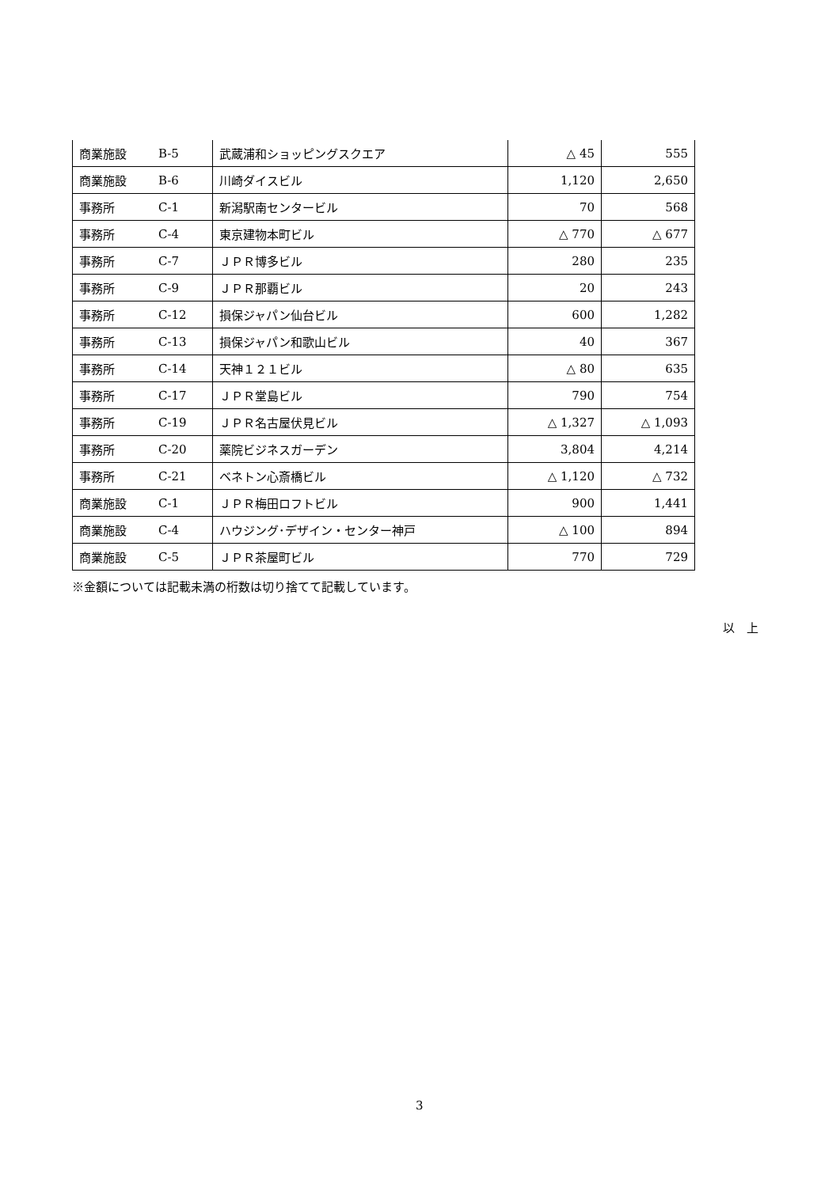| 商業施設 | B-5 | 武蔵浦和ショッピングスクエア | △ 45 | 555 |
| 商業施設 | B-6 | 川崎ダイスビル | 1,120 | 2,650 |
| 事務所 | C-1 | 新潟駅南センタービル | 70 | 568 |
| 事務所 | C-4 | 東京建物本町ビル | △ 770 | △ 677 |
| 事務所 | C-7 | ＪＰＲ博多ビル | 280 | 235 |
| 事務所 | C-9 | ＪＰＲ那覇ビル | 20 | 243 |
| 事務所 | C-12 | 損保ジャパン仙台ビル | 600 | 1,282 |
| 事務所 | C-13 | 損保ジャパン和歌山ビル | 40 | 367 |
| 事務所 | C-14 | 天神１２１ビル | △ 80 | 635 |
| 事務所 | C-17 | ＪＰＲ堂島ビル | 790 | 754 |
| 事務所 | C-19 | ＪＰＲ名古屋伏見ビル | △ 1,327 | △ 1,093 |
| 事務所 | C-20 | 薬院ビジネスガーデン | 3,804 | 4,214 |
| 事務所 | C-21 | ベネトン心斎橋ビル | △ 1,120 | △ 732 |
| 商業施設 | C-1 | ＪＰＲ梅田ロフトビル | 900 | 1,441 |
| 商業施設 | C-4 | ハウジング･デザイン・センター神戸 | △ 100 | 894 |
| 商業施設 | C-5 | ＪＰＲ茶屋町ビル | 770 | 729 |
※金額については記載未満の桁数は切り捨てて記載しています。
以　上
3